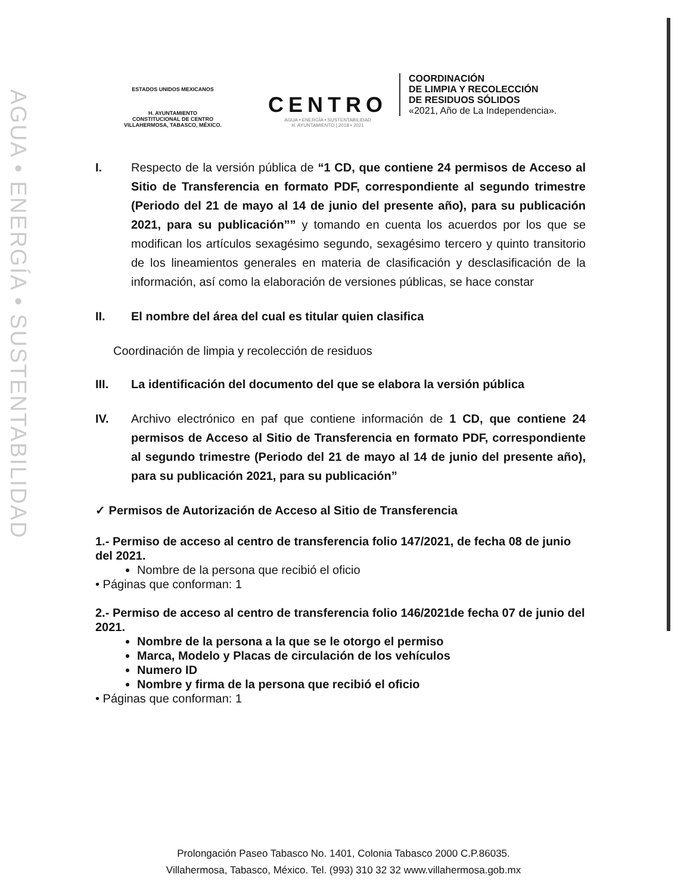AGUA • ENERGÍA • SUSTENTABILIDAD
ESTADOS UNIDOS MEXICANOS
H. AYUNTAMIENTO
CONSTITUCIONAL DE CENTRO
VILLAHERMOSA, TABASCO, MÉXICO.
CENTRO
AGUA • ENERGÍA • SUSTENTABILIDAD
H. AYUNTAMIENTO | 2018 • 2021
COORDINACIÓN
DE LIMPIA Y RECOLECCIÓN
DE RESIDUOS SÓLIDOS
«2021, Año de La Independencia».
I. Respecto de la versión pública de “1 CD, que contiene 24 permisos de Acceso al Sitio de Transferencia en formato PDF, correspondiente al segundo trimestre (Periodo del 21 de mayo al 14 de junio del presente año), para su publicación 2021, para su publicación”” y tomando en cuenta los acuerdos por los que se modifican los artículos sexagésimo segundo, sexagésimo tercero y quinto transitorio de los lineamientos generales en materia de clasificación y desclasificación de la información, así como la elaboración de versiones públicas, se hace constar
II. El nombre del área del cual es titular quien clasifica
Coordinación de limpia y recolección de residuos
III. La identificación del documento del que se elabora la versión pública
IV. Archivo electrónico en paf que contiene información de 1 CD, que contiene 24 permisos de Acceso al Sitio de Transferencia en formato PDF, correspondiente al segundo trimestre (Periodo del 21 de mayo al 14 de junio del presente año), para su publicación 2021, para su publicación”
✓ Permisos de Autorización de Acceso al Sitio de Transferencia
1.- Permiso de acceso al centro de transferencia folio 147/2021, de fecha 08 de junio del 2021.
Nombre de la persona que recibió el oficio
• Páginas que conforman: 1
2.- Permiso de acceso al centro de transferencia folio 146/2021de fecha 07 de junio del 2021.
Nombre de la persona a la que se le otorgo el permiso
Marca, Modelo y Placas de circulación de los vehículos
Numero ID
Nombre y firma de la persona que recibió el oficio
• Páginas que conforman: 1
Prolongación Paseo Tabasco No. 1401, Colonia Tabasco 2000 C.P.86035.
Villahermosa, Tabasco, México. Tel. (993) 310 32 32 www.villahermosa.gob.mx